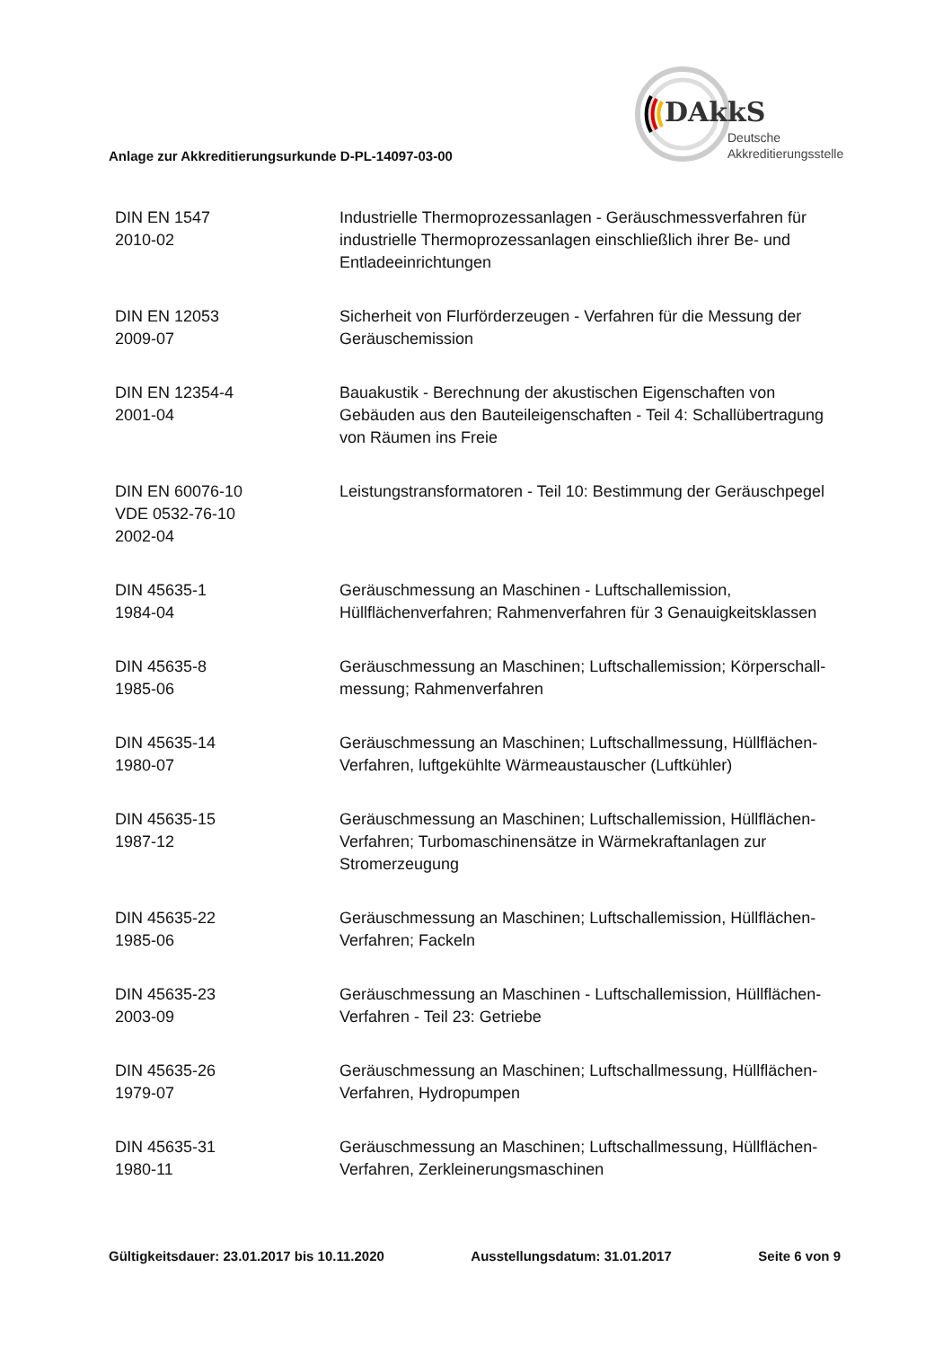DAkkS
Deutsche
Akkreditierungsstelle
Anlage zur Akkreditierungsurkunde D-PL-14097-03-00
| DIN EN 1547 2010-02 | Industrielle Thermoprozessanlagen - Geräuschmessverfahren für industrielle Thermoprozessanlagen einschließlich ihrer Be- und Entladeeinrichtungen |
| DIN EN 12053 2009-07 | Sicherheit von Flurförderzeugen - Verfahren für die Messung der Geräuschemission |
| DIN EN 12354-4 2001-04 | Bauakustik - Berechnung der akustischen Eigenschaften von Gebäuden aus den Bauteileigenschaften - Teil 4: Schallübertragung von Räumen ins Freie |
| DIN EN 60076-10 VDE 0532-76-10 2002-04 | Leistungstransformatoren - Teil 10: Bestimmung der Geräuschpegel |
| DIN 45635-1 1984-04 | Geräuschmessung an Maschinen - Luftschallemission, Hüllflächenverfahren; Rahmenverfahren für 3 Genauigkeitsklassen |
| DIN 45635-8 1985-06 | Geräuschmessung an Maschinen; Luftschallemission; Körperschall-messung; Rahmenverfahren |
| DIN 45635-14 1980-07 | Geräuschmessung an Maschinen; Luftschallmessung, Hüllflächen-Verfahren, luftgekühlte Wärmeaustauscher (Luftkühler) |
| DIN 45635-15 1987-12 | Geräuschmessung an Maschinen; Luftschallemission, Hüllflächen-Verfahren; Turbomaschinensätze in Wärmekraftanlagen zur Stromerzeugung |
| DIN 45635-22 1985-06 | Geräuschmessung an Maschinen; Luftschallemission, Hüllflächen-Verfahren; Fackeln |
| DIN 45635-23 2003-09 | Geräuschmessung an Maschinen - Luftschallemission, Hüllflächen-Verfahren - Teil 23: Getriebe |
| DIN 45635-26 1979-07 | Geräuschmessung an Maschinen; Luftschallmessung, Hüllflächen-Verfahren, Hydropumpen |
| DIN 45635-31 1980-11 | Geräuschmessung an Maschinen; Luftschallmessung, Hüllflächen-Verfahren, Zerkleinerungsmaschinen |
Gültigkeitsdauer: 23.01.2017 bis 10.11.2020 Ausstellungsdatum: 31.01.2017 Seite 6 von 9